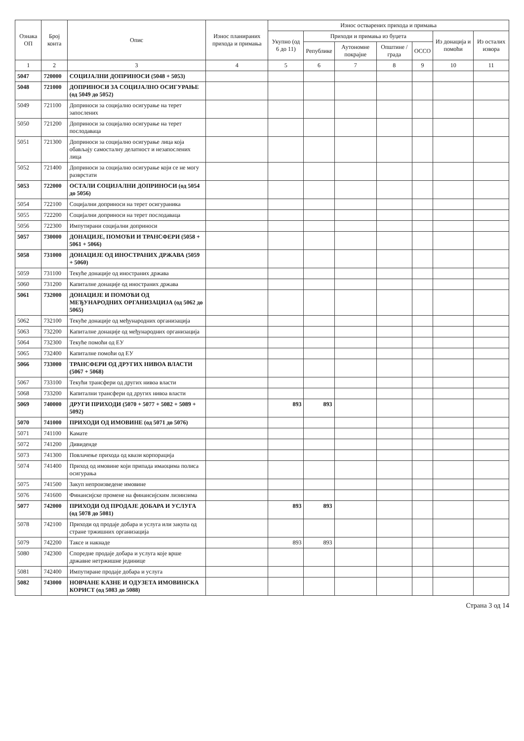| Ознака ОП | Број конта | Опис | Износ планираних прихода и примања | Износ остварених прихода и примања | | | | | | |
| --- | --- | --- | --- | --- | --- | --- | --- | --- | --- | --- |
| | | | | Укупно (од 6 до 11) | Приходи и примања из буџета | | | | Из донација и помоћи | Из осталих извора |
| | | | | | Републике | Аутономне покрајне | Општине / града | ОССО | | |
| 1 | 2 | 3 | 4 | 5 | 6 | 7 | 8 | 9 | 10 | 11 |
| 5047 | 720000 | СОЦИЈАЛНИ ДОПРИНОСИ (5048 + 5053) | | | | | | | | |
| 5048 | 721000 | ДОПРИНОСИ ЗА СОЦИЈАЛНО ОСИГУРАЊЕ (од 5049 до 5052) | | | | | | | | |
| 5049 | 721100 | Доприноси за социјално осигурање на терет запослених | | | | | | | | |
| 5050 | 721200 | Доприноси за социјално осигурање на терет послодаваца | | | | | | | | |
| 5051 | 721300 | Доприноси за социјално осигурање лица која обављају самосталну делатност и незапослених лица | | | | | | | | |
| 5052 | 721400 | Доприноси за социјално осигурање који се не могу разврстати | | | | | | | | |
| 5053 | 722000 | ОСТАЛИ СОЦИЈАЛНИ ДОПРИНОСИ (од 5054 до 5056) | | | | | | | | |
| 5054 | 722100 | Социјални доприноси на терет осигураника | | | | | | | | |
| 5055 | 722200 | Социјални доприноси на терет послодаваца | | | | | | | | |
| 5056 | 722300 | Импутирани социјални доприноси | | | | | | | | |
| 5057 | 730000 | ДОНАЦИЈЕ, ПОМОЋИ И ТРАНСФЕРИ (5058 + 5061 + 5066) | | | | | | | | |
| 5058 | 731000 | ДОНАЦИЈЕ ОД ИНОСТРАНИХ ДРЖАВА (5059 + 5060) | | | | | | | | |
| 5059 | 731100 | Текуће донације од иностраних држава | | | | | | | | |
| 5060 | 731200 | Капиталне донације од иностраних држава | | | | | | | | |
| 5061 | 732000 | ДОНАЦИЈЕ И ПОМОЋИ ОД МЕЂУНАРОДНИХ ОРГАНИЗАЦИЈА (од 5062 до 5065) | | | | | | | | |
| 5062 | 732100 | Текуће донације од међународних организација | | | | | | | | |
| 5063 | 732200 | Капиталне донације од међународних организација | | | | | | | | |
| 5064 | 732300 | Текуће помоћи од ЕУ | | | | | | | | |
| 5065 | 732400 | Капиталне помоћи од ЕУ | | | | | | | | |
| 5066 | 733000 | ТРАНСФЕРИ ОД ДРУГИХ НИВОА ВЛАСТИ (5067 + 5068) | | | | | | | | |
| 5067 | 733100 | Текући трансфери од других нивоа власти | | | | | | | | |
| 5068 | 733200 | Капитални трансфери од других нивоа власти | | | | | | | | |
| 5069 | 740000 | ДРУГИ ПРИХОДИ (5070 + 5077 + 5082 + 5089 + 5092) | | 893 | 893 | | | | | |
| 5070 | 741000 | ПРИХОДИ ОД ИМОВИНЕ (од 5071 до 5076) | | | | | | | | |
| 5071 | 741100 | Камате | | | | | | | | |
| 5072 | 741200 | Дивиденде | | | | | | | | |
| 5073 | 741300 | Повлачење прихода од квази корпорација | | | | | | | | |
| 5074 | 741400 | Приход од имовине који припада имаоцима полиса осигурања | | | | | | | | |
| 5075 | 741500 | Закуп непроизведене имовине | | | | | | | | |
| 5076 | 741600 | Финансијске промене на финансијским лизинзима | | | | | | | | |
| 5077 | 742000 | ПРИХОДИ ОД ПРОДАЈЕ ДОБАРА И УСЛУГА (од 5078 до 5081) | | 893 | 893 | | | | | |
| 5078 | 742100 | Приходи од продаје добара и услуга или закупа од стране тржишних организација | | | | | | | | |
| 5079 | 742200 | Таксе и накнаде | | 893 | 893 | | | | | |
| 5080 | 742300 | Споредне продаје добара и услуга које врше државне нетржишне јединице | | | | | | | | |
| 5081 | 742400 | Импутиране продаје добара и услуга | | | | | | | | |
| 5082 | 743000 | НОВЧАНЕ КАЗНЕ И ОДУЗЕТА ИМОВИНСКА КОРИСТ (од 5083 до 5088) | | | | | | | | |
Страна 3 од 14